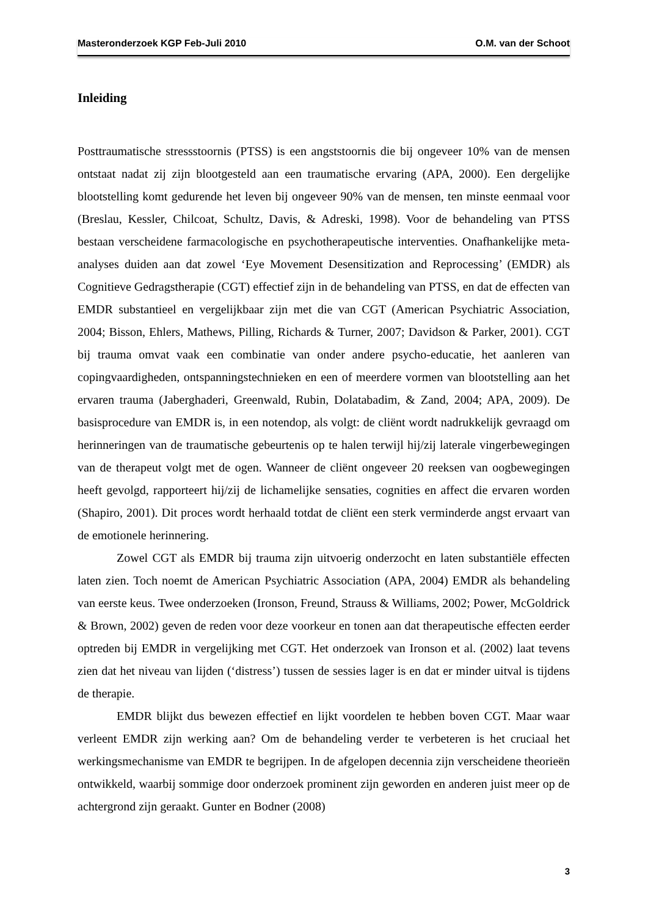Masteronderzoek KGP Feb-Juli 2010 O.M. van der Schoot
Inleiding
Posttraumatische stressstoornis (PTSS) is een angststoornis die bij ongeveer 10% van de mensen ontstaat nadat zij zijn blootgesteld aan een traumatische ervaring (APA, 2000). Een dergelijke blootstelling komt gedurende het leven bij ongeveer 90% van de mensen, ten minste eenmaal voor (Breslau, Kessler, Chilcoat, Schultz, Davis, & Adreski, 1998). Voor de behandeling van PTSS bestaan verscheidene farmacologische en psychotherapeutische interventies. Onafhankelijke meta-analyses duiden aan dat zowel ‘Eye Movement Desensitization and Reprocessing’ (EMDR) als Cognitieve Gedragstherapie (CGT) effectief zijn in de behandeling van PTSS, en dat de effecten van EMDR substantieel en vergelijkbaar zijn met die van CGT (American Psychiatric Association, 2004; Bisson, Ehlers, Mathews, Pilling, Richards & Turner, 2007; Davidson & Parker, 2001). CGT bij trauma omvat vaak een combinatie van onder andere psycho-educatie, het aanleren van copingvaardigheden, ontspanningstechnieken en een of meerdere vormen van blootstelling aan het ervaren trauma (Jaberghaderi, Greenwald, Rubin, Dolatabadim, & Zand, 2004; APA, 2009). De basisprocedure van EMDR is, in een notendop, als volgt: de cliënt wordt nadrukkelijk gevraagd om herinneringen van de traumatische gebeurtenis op te halen terwijl hij/zij laterale vingerbewegingen van de therapeut volgt met de ogen. Wanneer de cliënt ongeveer 20 reeksen van oogbewegingen heeft gevolgd, rapporteert hij/zij de lichamelijke sensaties, cognities en affect die ervaren worden (Shapiro, 2001). Dit proces wordt herhaald totdat de cliënt een sterk verminderde angst ervaart van de emotionele herinnering.
Zowel CGT als EMDR bij trauma zijn uitvoerig onderzocht en laten substantiële effecten laten zien. Toch noemt de American Psychiatric Association (APA, 2004) EMDR als behandeling van eerste keus. Twee onderzoeken (Ironson, Freund, Strauss & Williams, 2002; Power, McGoldrick & Brown, 2002) geven de reden voor deze voorkeur en tonen aan dat therapeutische effecten eerder optreden bij EMDR in vergelijking met CGT. Het onderzoek van Ironson et al. (2002) laat tevens zien dat het niveau van lijden (‘distress’) tussen de sessies lager is en dat er minder uitval is tijdens de therapie.
EMDR blijkt dus bewezen effectief en lijkt voordelen te hebben boven CGT. Maar waar verleent EMDR zijn werking aan? Om de behandeling verder te verbeteren is het cruciaal het werkingsmechanisme van EMDR te begrijpen. In de afgelopen decennia zijn verscheidene theorieën ontwikkeld, waarbij sommige door onderzoek prominent zijn geworden en anderen juist meer op de achtergrond zijn geraakt. Gunter en Bodner (2008)
3